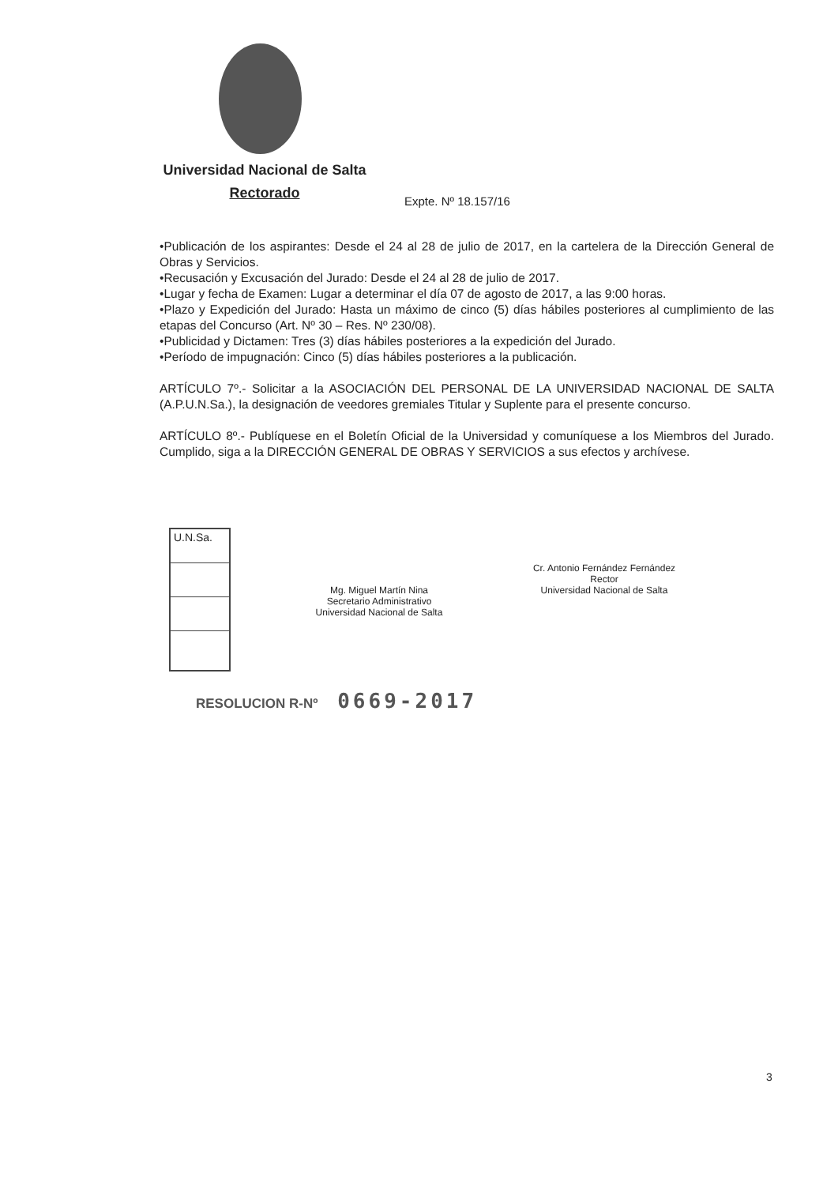Universidad Nacional de Salta
Rectorado
Expte. Nº 18.157/16
•Publicación de los aspirantes: Desde el 24 al 28 de julio de 2017, en la cartelera de la Dirección General de Obras y Servicios.
•Recusación y Excusación del Jurado: Desde el 24 al 28 de julio de 2017.
•Lugar y fecha de Examen: Lugar a determinar el día 07 de agosto de 2017, a las 9:00 horas.
•Plazo y Expedición del Jurado: Hasta un máximo de cinco (5) días hábiles posteriores al cumplimiento de las etapas del Concurso (Art. Nº 30 – Res. Nº 230/08).
•Publicidad y Dictamen: Tres (3) días hábiles posteriores a la expedición del Jurado.
•Período de impugnación: Cinco (5) días hábiles posteriores a la publicación.
ARTÍCULO 7º.- Solicitar a la ASOCIACIÓN DEL PERSONAL DE LA UNIVERSIDAD NACIONAL DE SALTA (A.P.U.N.Sa.), la designación de veedores gremiales Titular y Suplente para el presente concurso.
ARTÍCULO 8º.- Publíquese en el Boletín Oficial de la Universidad y comuníquese a los Miembros del Jurado. Cumplido, siga a la DIRECCIÓN GENERAL DE OBRAS Y SERVICIOS a sus efectos y archívese.
U.N.Sa.
Mg. Miguel Martín Nina
Secretario Administrativo
Universidad Nacional de Salta
Cr. Antonio Fernández Fernández
Rector
Universidad Nacional de Salta
RESOLUCION R-Nº 0669-2017
3